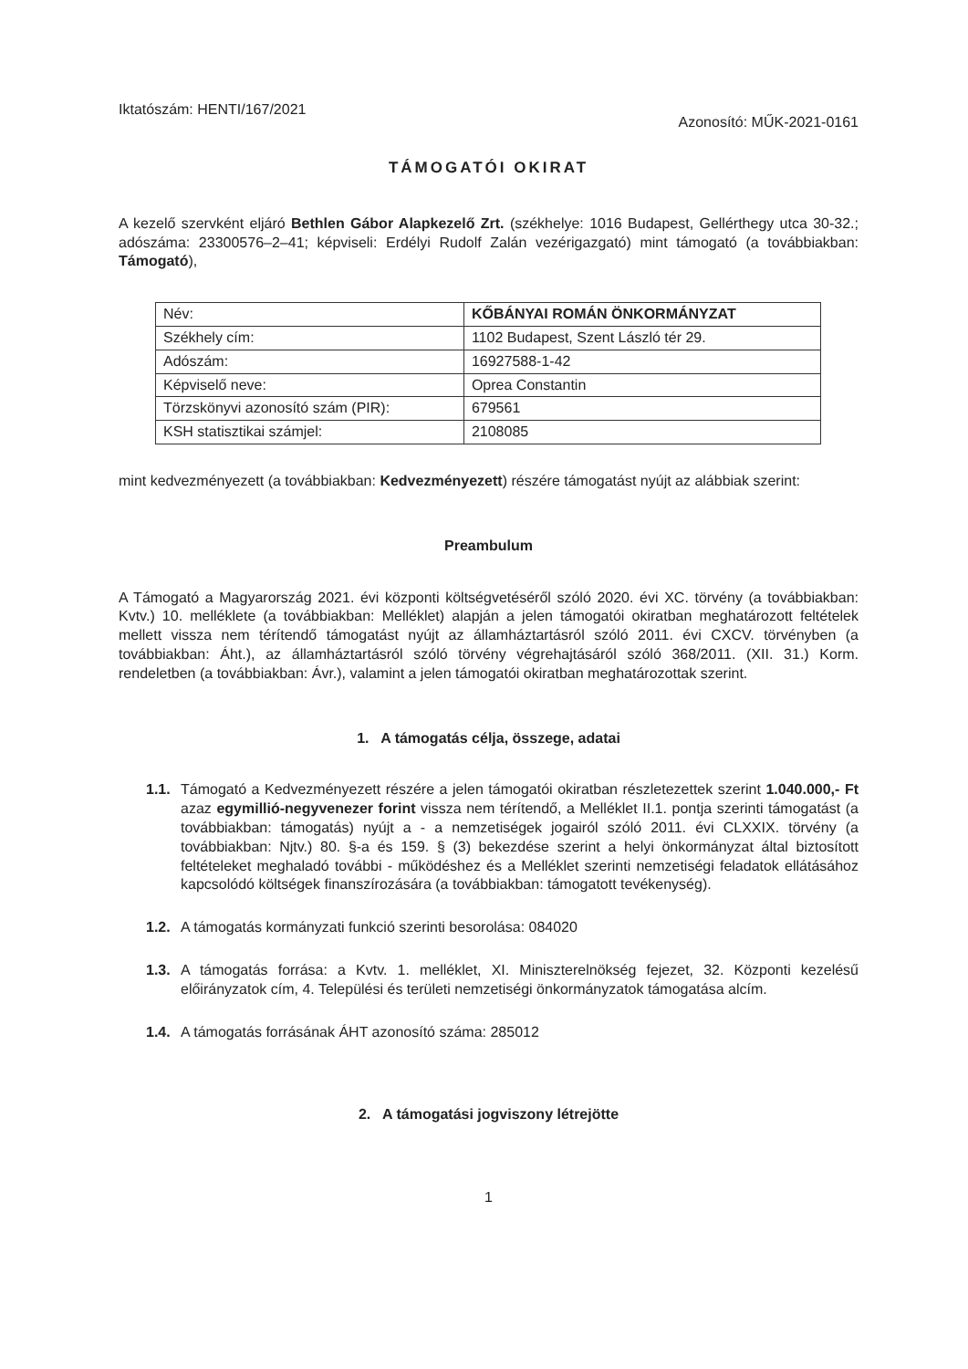Iktatószám: HENTI/167/2021 Azonosító: MŰK-2021-0161
TÁMOGATÓI OKIRAT
A kezelő szervként eljáró Bethlen Gábor Alapkezelő Zrt. (székhelye: 1016 Budapest, Gellérthegy utca 30-32.; adószáma: 23300576–2–41; képviseli: Erdélyi Rudolf Zalán vezérigazgató) mint támogató (a továbbiakban: Támogató),
| Név: | KŐBÁNYAI ROMÁN ÖNKORMÁNYZAT |
| Székhely cím: | 1102 Budapest, Szent László tér 29. |
| Adószám: | 16927588-1-42 |
| Képviselő neve: | Oprea Constantin |
| Törzskönyvi azonosító szám (PIR): | 679561 |
| KSH statisztikai számjel: | 2108085 |
mint kedvezményezett (a továbbiakban: Kedvezményezett) részére támogatást nyújt az alábbiak szerint:
Preambulum
A Támogató a Magyarország 2021. évi központi költségvetéséről szóló 2020. évi XC. törvény (a továbbiakban: Kvtv.) 10. melléklete (a továbbiakban: Melléklet) alapján a jelen támogatói okiratban meghatározott feltételek mellett vissza nem térítendő támogatást nyújt az államháztartásról szóló 2011. évi CXCV. törvényben (a továbbiakban: Áht.), az államháztartásról szóló törvény végrehajtásáról szóló 368/2011. (XII. 31.) Korm. rendeletben (a továbbiakban: Ávr.), valamint a jelen támogatói okiratban meghatározottak szerint.
1. A támogatás célja, összege, adatai
1.1.
Támogató a Kedvezményezett részére a jelen támogatói okiratban részletezettek szerint 1.040.000,- Ft azaz egymillió-negyvenezer forint vissza nem térítendő, a Melléklet II.1. pontja szerinti támogatást (a továbbiakban: támogatás) nyújt a - a nemzetiségek jogairól szóló 2011. évi CLXXIX. törvény (a továbbiakban: Njtv.) 80. §-a és 159. § (3) bekezdése szerint a helyi önkormányzat által biztosított feltételeket meghaladó további - működéshez és a Melléklet szerinti nemzetiségi feladatok ellátásához kapcsolódó költségek finanszírozására (a továbbiakban: támogatott tevékenység).
1.2.
A támogatás kormányzati funkció szerinti besorolása: 084020
1.3.
A támogatás forrása: a Kvtv. 1. melléklet, XI. Miniszterelnökség fejezet, 32. Központi kezelésű előirányzatok cím, 4. Települési és területi nemzetiségi önkormányzatok támogatása alcím.
1.4.
A támogatás forrásának ÁHT azonosító száma: 285012
2. A támogatási jogviszony létrejötte
1